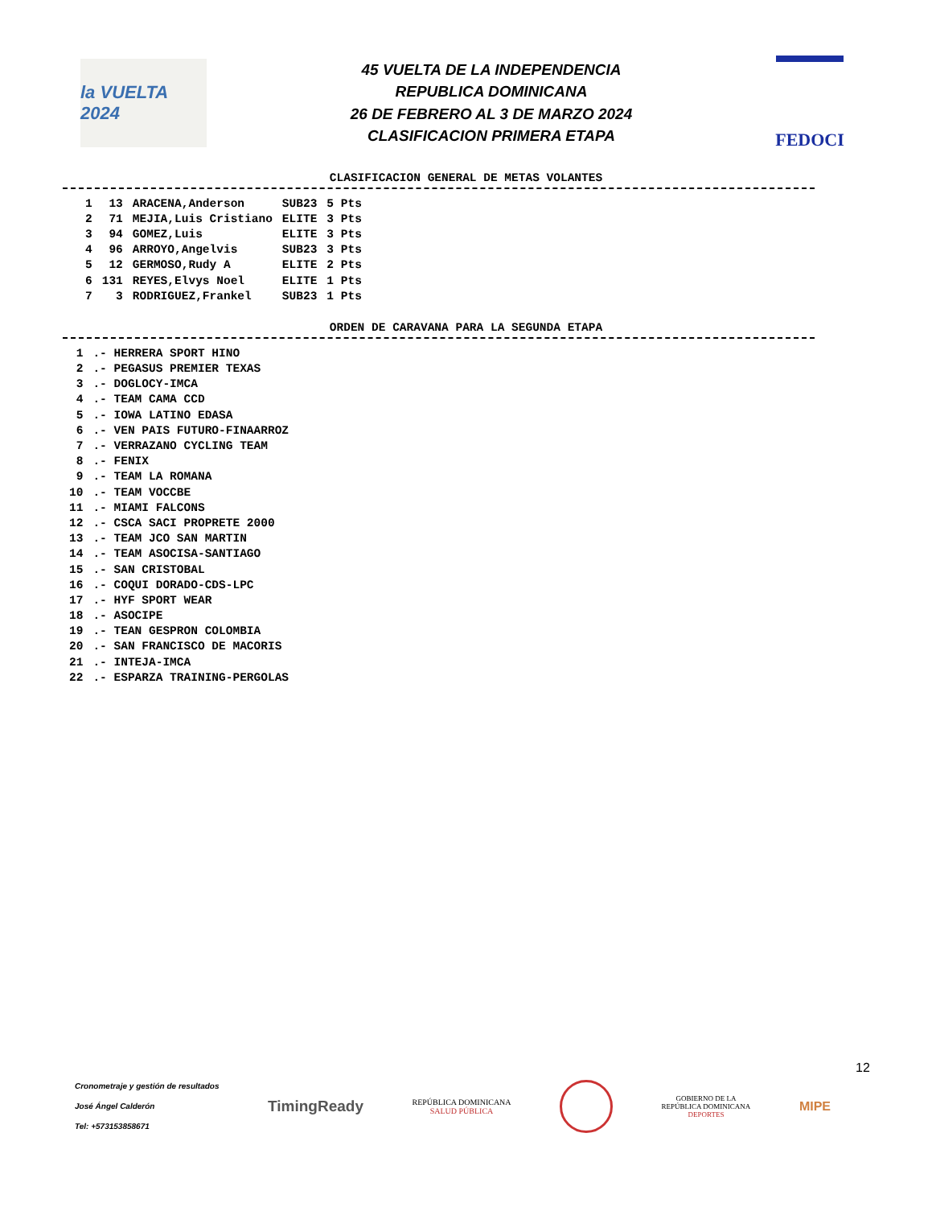la VUELTA 2024
45 VUELTA DE LA INDEPENDENCIA
REPUBLICA DOMINICANA
26 DE FEBRERO AL 3 DE MARZO 2024
CLASIFICACION PRIMERA ETAPA
FEDOCI
CLASIFICACION GENERAL DE METAS VOLANTES
| 1 | 13 | ARACENA,Anderson | SUB23 | 5 Pts |
| 2 | 71 | MEJIA,Luis Cristiano | ELITE | 3 Pts |
| 3 | 94 | GOMEZ,Luis | ELITE | 3 Pts |
| 4 | 96 | ARROYO,Angelvis | SUB23 | 3 Pts |
| 5 | 12 | GERMOSO,Rudy A | ELITE | 2 Pts |
| 6 | 131 | REYES,Elvys Noel | ELITE | 1 Pts |
| 7 | 3 | RODRIGUEZ,Frankel | SUB23 | 1 Pts |
ORDEN DE CARAVANA PARA LA SEGUNDA ETAPA
| 1 | .- HERRERA SPORT HINO |
| 2 | .- PEGASUS PREMIER TEXAS |
| 3 | .- DOGLOCY-IMCA |
| 4 | .- TEAM CAMA CCD |
| 5 | .- IOWA LATINO EDASA |
| 6 | .- VEN PAIS FUTURO-FINAARROZ |
| 7 | .- VERRAZANO CYCLING TEAM |
| 8 | .- FENIX |
| 9 | .- TEAM LA ROMANA |
| 10 | .- TEAM VOCCBE |
| 11 | .- MIAMI FALCONS |
| 12 | .- CSCA SACI PROPRETE 2000 |
| 13 | .- TEAM JCO SAN MARTIN |
| 14 | .- TEAM ASOCISA-SANTIAGO |
| 15 | .- SAN CRISTOBAL |
| 16 | .- COQUI DORADO-CDS-LPC |
| 17 | .- HYF SPORT WEAR |
| 18 | .- ASOCIPE |
| 19 | .- TEAN GESPRON COLOMBIA |
| 20 | .- SAN FRANCISCO DE MACORIS |
| 21 | .- INTEJA-IMCA |
| 22 | .- ESPARZA TRAINING-PERGOLAS |
12
Cronometraje y gestión de resultados
José Ángel Calderón
Tel: +573153858671
TimingReady
REPÚBLICA DOMINICANA
SALUD PÚBLICA
GOBIERNO DE LA
REPÚBLICA DOMINICANA
DEPORTES
MIPE